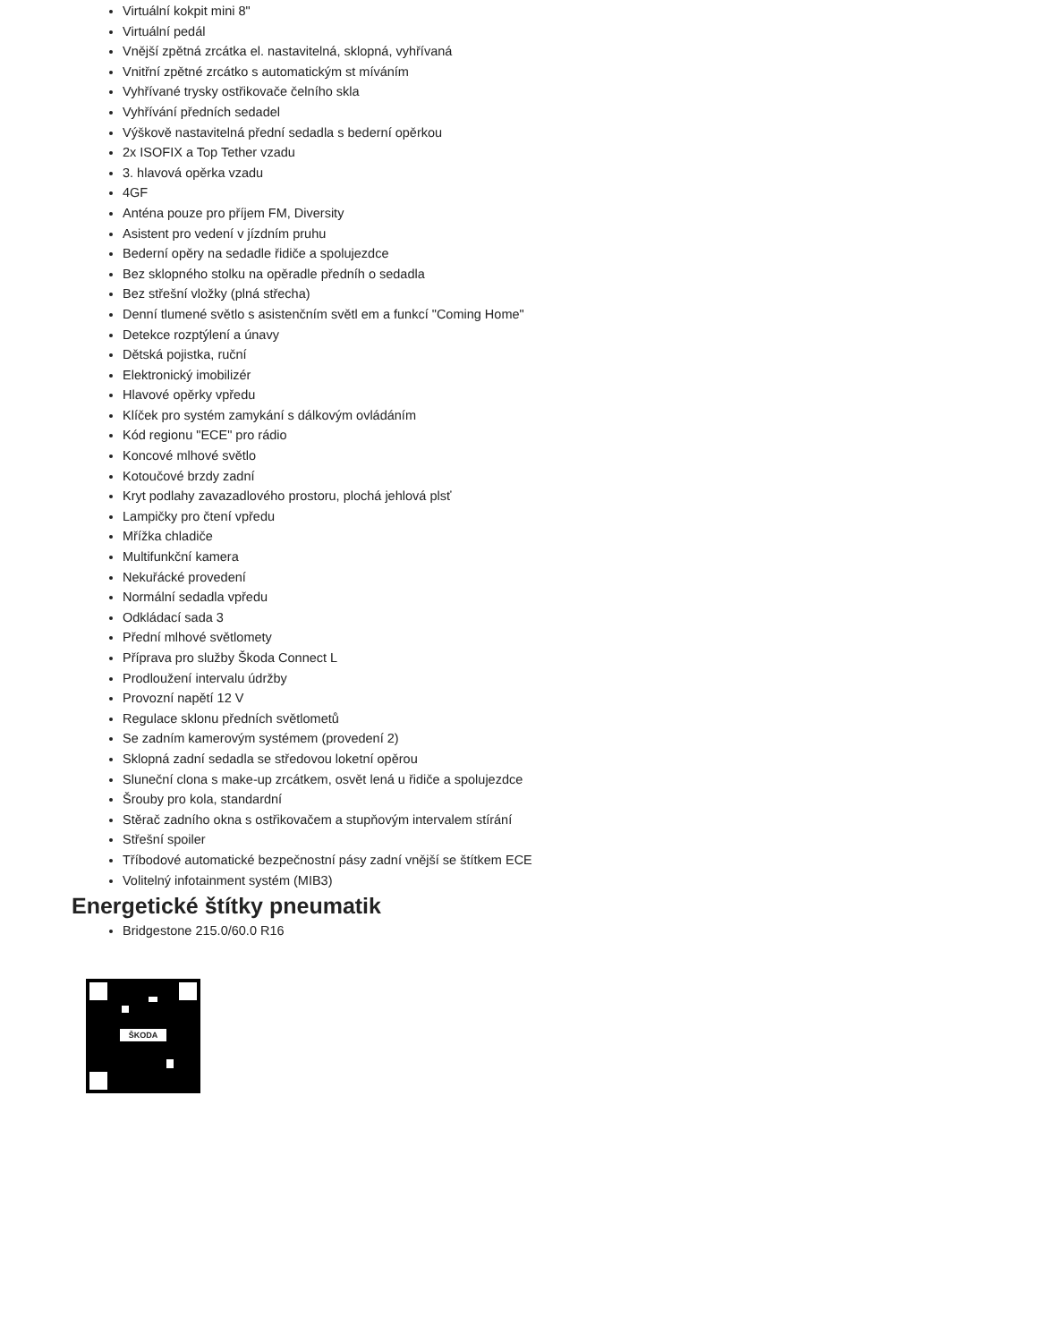Virtuální kokpit mini 8"
Virtuální pedál
Vnější zpětná zrcátka el. nastavitelná, sklopná, vyhřívaná
Vnitřní zpětné zrcátko s automatickým st míváním
Vyhřívané trysky ostřikovače čelního skla
Vyhřívání předních sedadel
Výškově nastavitelná přední sedadla s bederní opěrkou
2x ISOFIX a Top Tether vzadu
3. hlavová opěrka vzadu
4GF
Anténa pouze pro příjem FM, Diversity
Asistent pro vedení v jízdním pruhu
Bederní opěry na sedadle řidiče a spolujezdce
Bez sklopného stolku na opěradle předníh o sedadla
Bez střešní vložky (plná střecha)
Denní tlumené světlo s asistenčním světl em a funkcí "Coming Home"
Detekce rozptýlení a únavy
Dětská pojistka, ruční
Elektronický imobilizér
Hlavové opěrky vpředu
Klíček pro systém zamykání s dálkovým ovládáním
Kód regionu "ECE" pro rádio
Koncové mlhové světlo
Kotoučové brzdy zadní
Kryt podlahy zavazadlového prostoru, plochá jehlová plsť
Lampičky pro čtení vpředu
Mřížka chladiče
Multifunkční kamera
Nekuřácké provedení
Normální sedadla vpředu
Odkládací sada 3
Přední mlhové světlomety
Příprava pro služby Škoda Connect L
Prodloužení intervalu údržby
Provozní napětí 12 V
Regulace sklonu předních světlometů
Se zadním kamerovým systémem (provedení 2)
Sklopná zadní sedadla se středovou loketní opěrou
Sluneční clona s make-up zrcátkem, osvět lená u řidiče a spolujezdce
Šrouby pro kola, standardní
Stěrač zadního okna s ostřikovačem a stupňovým intervalem stírání
Střešní spoiler
Tříbodové automatické bezpečnostní pásy zadní vnější se štítkem ECE
Volitelný infotainment systém (MIB3)
Energetické štítky pneumatik
Bridgestone 215.0/60.0 R16
ŠKODA